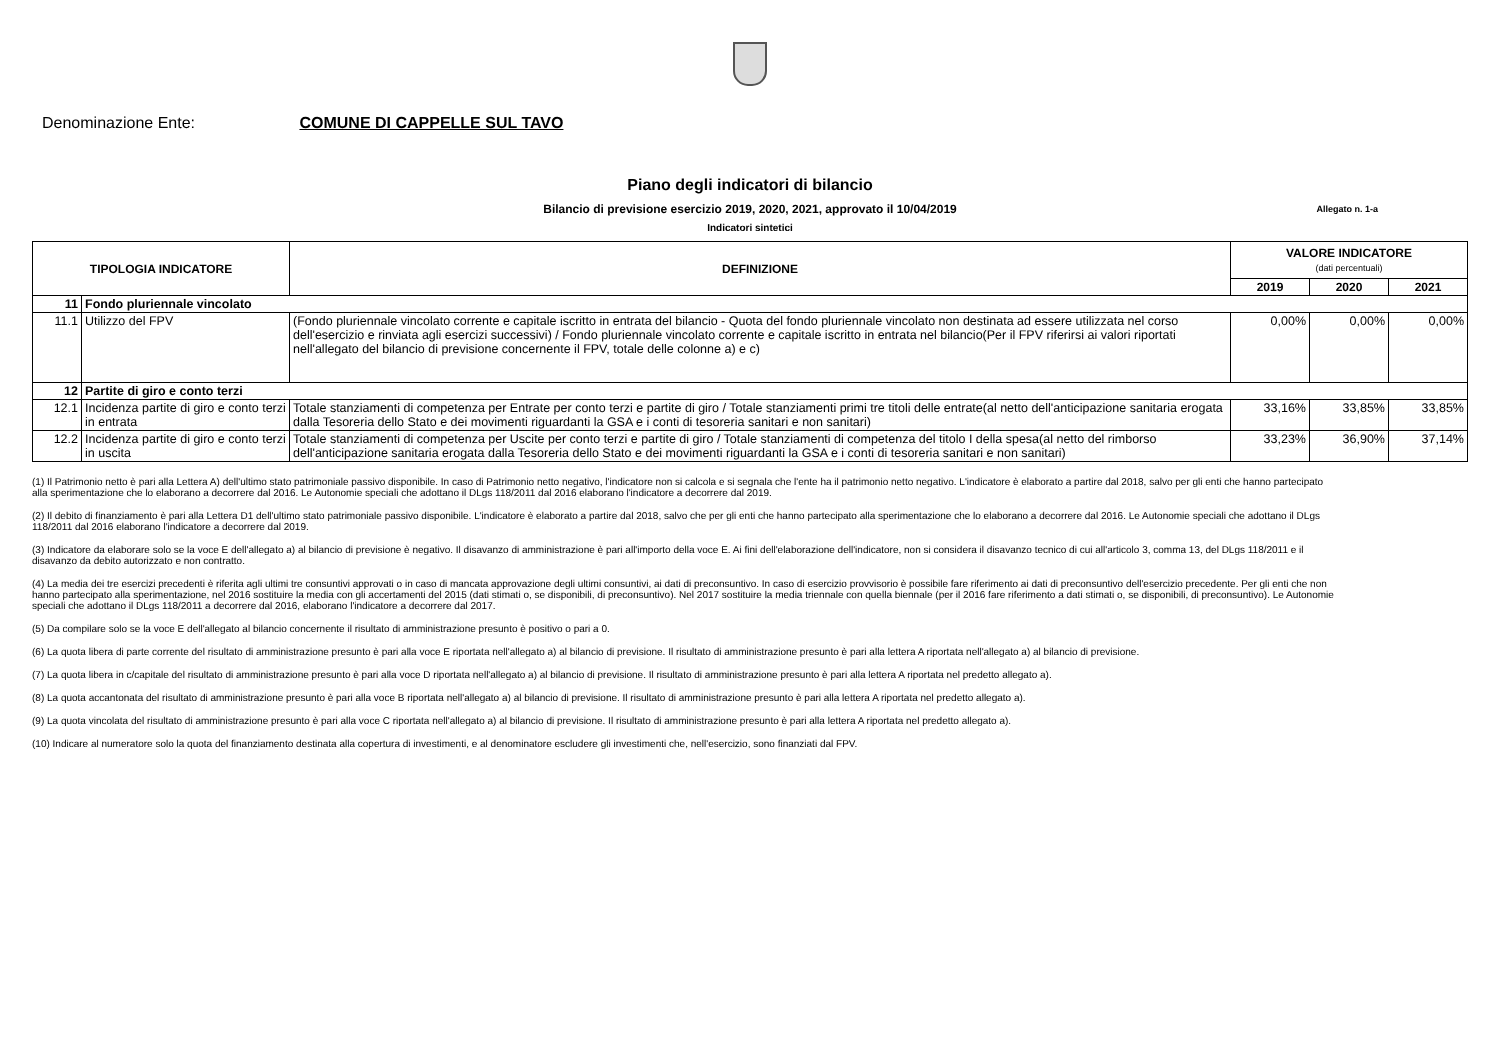Denominazione Ente: COMUNE DI CAPPELLE SUL TAVO
Piano degli indicatori di bilancio
Bilancio di previsione esercizio 2019, 2020, 2021, approvato il 10/04/2019 Allegato n. 1-a
Indicatori sintetici
| TIPOLOGIA INDICATORE | | DEFINIZIONE | VALORE INDICATORE (dati percentuali) | | |
| --- | --- | --- | --- | --- | --- |
| | | | 2019 | 2020 | 2021 |
| 11 | Fondo pluriennale vincolato | | | | |
| 11.1 | Utilizzo del FPV | (Fondo pluriennale vincolato corrente e capitale iscritto in entrata del bilancio - Quota del fondo pluriennale vincolato non destinata ad essere utilizzata nel corso dell'esercizio e rinviata agli esercizi successivi) / Fondo pluriennale vincolato corrente e capitale iscritto in entrata nel bilancio(Per il FPV riferirsi ai valori riportati nell'allegato del bilancio di previsione concernente il FPV, totale delle colonne a) e c) | 0,00% | 0,00% | 0,00% |
| 12 | Partite di giro e conto terzi | | | | |
| 12.1 | Incidenza partite di giro e conto terzi in entrata | Totale stanziamenti di competenza per Entrate per conto terzi e partite di giro / Totale stanziamenti primi tre titoli delle entrate(al netto dell'anticipazione sanitaria erogata dalla Tesoreria dello Stato e dei movimenti riguardanti la GSA e i conti di tesoreria sanitari e non sanitari) | 33,16% | 33,85% | 33,85% |
| 12.2 | Incidenza partite di giro e conto terzi in uscita | Totale stanziamenti di competenza per Uscite per conto terzi e partite di giro / Totale stanziamenti di competenza del titolo I della spesa(al netto del rimborso dell'anticipazione sanitaria erogata dalla Tesoreria dello Stato e dei movimenti riguardanti la GSA e i conti di tesoreria sanitari e non sanitari) | 33,23% | 36,90% | 37,14% |
(1) Il Patrimonio netto è pari alla Lettera A) dell'ultimo stato patrimoniale passivo disponibile. In caso di Patrimonio netto negativo, l'indicatore non si calcola e si segnala che l'ente ha il patrimonio netto negativo. L'indicatore è elaborato a partire dal 2018, salvo per gli enti che hanno partecipato alla sperimentazione che lo elaborano a decorrere dal 2016. Le Autonomie speciali che adottano il DLgs 118/2011 dal 2016 elaborano l'indicatore a decorrere dal 2019.
(2) Il debito di finanziamento è pari alla Lettera D1 dell'ultimo stato patrimoniale passivo disponibile. L'indicatore è elaborato a partire dal 2018, salvo che per gli enti che hanno partecipato alla sperimentazione che lo elaborano a decorrere dal 2016. Le Autonomie speciali che adottano il DLgs 118/2011 dal 2016 elaborano l'indicatore a decorrere dal 2019.
(3) Indicatore da elaborare solo se la voce E dell'allegato a) al bilancio di previsione è negativo. Il disavanzo di amministrazione è pari all'importo della voce E. Ai fini dell'elaborazione dell'indicatore, non si considera il disavanzo tecnico di cui all'articolo 3, comma 13, del DLgs 118/2011 e il disavanzo da debito autorizzato e non contratto.
(4) La media dei tre esercizi precedenti è riferita agli ultimi tre consuntivi approvati o in caso di mancata approvazione degli ultimi consuntivi, ai dati di preconsuntivo. In caso di esercizio provvisorio è possibile fare riferimento ai dati di preconsuntivo dell'esercizio precedente. Per gli enti che non hanno partecipato alla sperimentazione, nel 2016 sostituire la media con gli accertamenti del 2015 (dati stimati o, se disponibili, di preconsuntivo). Nel 2017 sostituire la media triennale con quella biennale (per il 2016 fare riferimento a dati stimati o, se disponibili, di preconsuntivo). Le Autonomie speciali che adottano il DLgs 118/2011 a decorrere dal 2016, elaborano l'indicatore a decorrere dal 2017.
(5) Da compilare solo se la voce E dell'allegato al bilancio concernente il risultato di amministrazione presunto è positivo o pari a 0.
(6) La quota libera di parte corrente del risultato di amministrazione presunto è pari alla voce E riportata nell'allegato a) al bilancio di previsione. Il risultato di amministrazione presunto è pari alla lettera A riportata nell'allegato a) al bilancio di previsione.
(7) La quota libera in c/capitale del risultato di amministrazione presunto è pari alla voce D riportata nell'allegato a) al bilancio di previsione. Il risultato di amministrazione presunto è pari alla lettera A riportata nel predetto allegato a).
(8) La quota accantonata del risultato di amministrazione presunto è pari alla voce B riportata nell'allegato a) al bilancio di previsione. Il risultato di amministrazione presunto è pari alla lettera A riportata nel predetto allegato a).
(9) La quota vincolata del risultato di amministrazione presunto è pari alla voce C riportata nell'allegato a) al bilancio di previsione. Il risultato di amministrazione presunto è pari alla lettera A riportata nel predetto allegato a).
(10) Indicare al numeratore solo la quota del finanziamento destinata alla copertura di investimenti, e al denominatore escludere gli investimenti che, nell'esercizio, sono finanziati dal FPV.